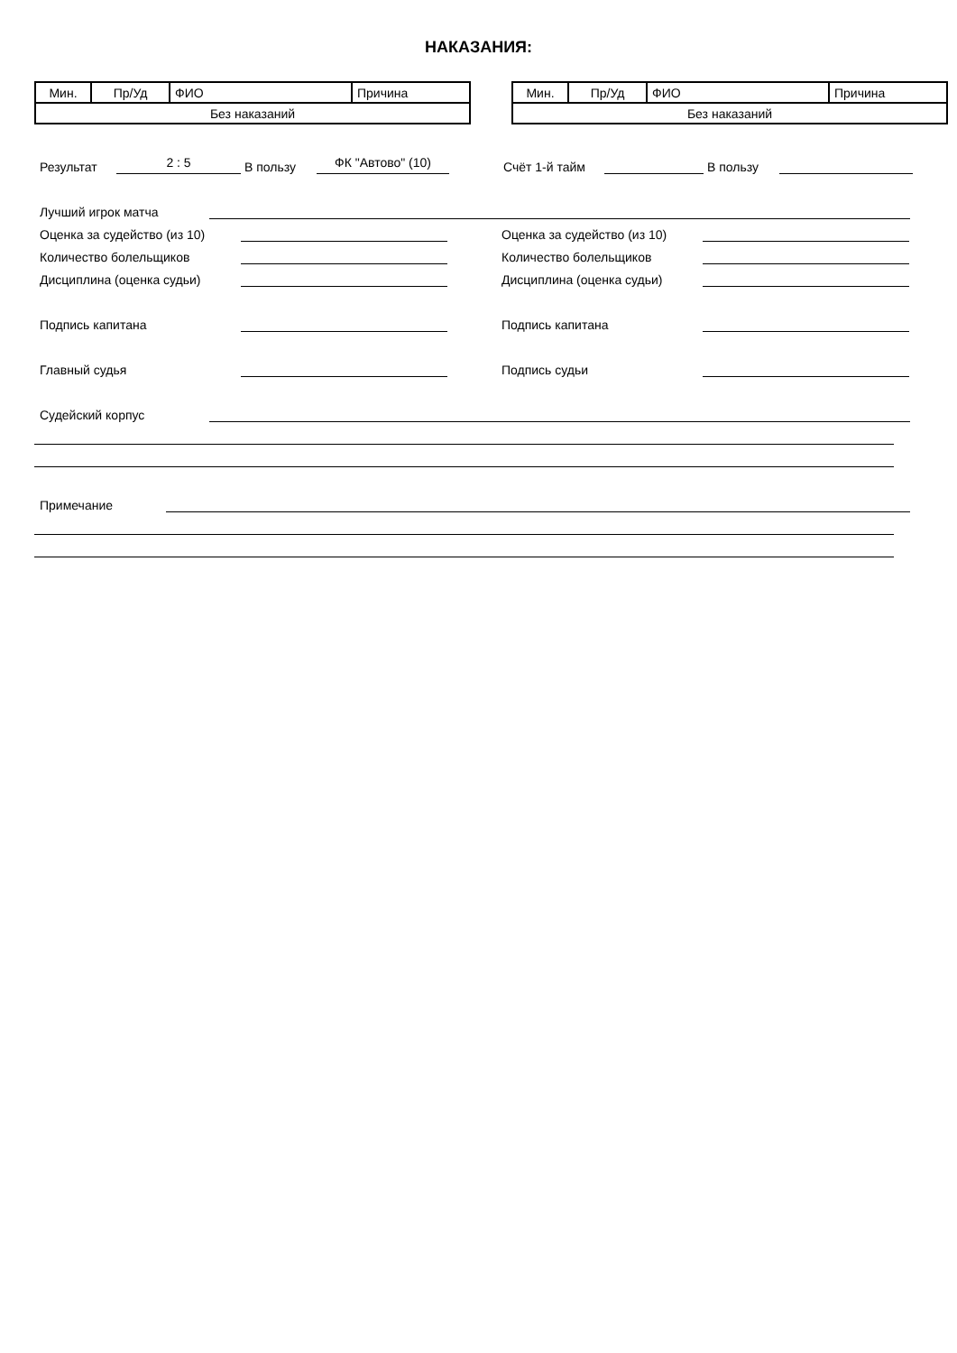НАКАЗАНИЯ:
| Мин. | Пр/Уд | ФИО | Причина |
| Без наказаний | | | |
| Мин. | Пр/Уд | ФИО | Причина |
| Без наказаний | | | |
Результат 2 : 5 В пользу ФК "Автово" (10) Счёт 1-й тайм В пользу
Лучший игрок матча
Оценка за судейство (из 10) Оценка за судейство (из 10)
Количество болельщиков Количество болельщиков
Дисциплина (оценка судьи) Дисциплина (оценка судьи)
Подпись капитана Подпись капитана
Главный судья Подпись судьи
Судейский корпус
Примечание